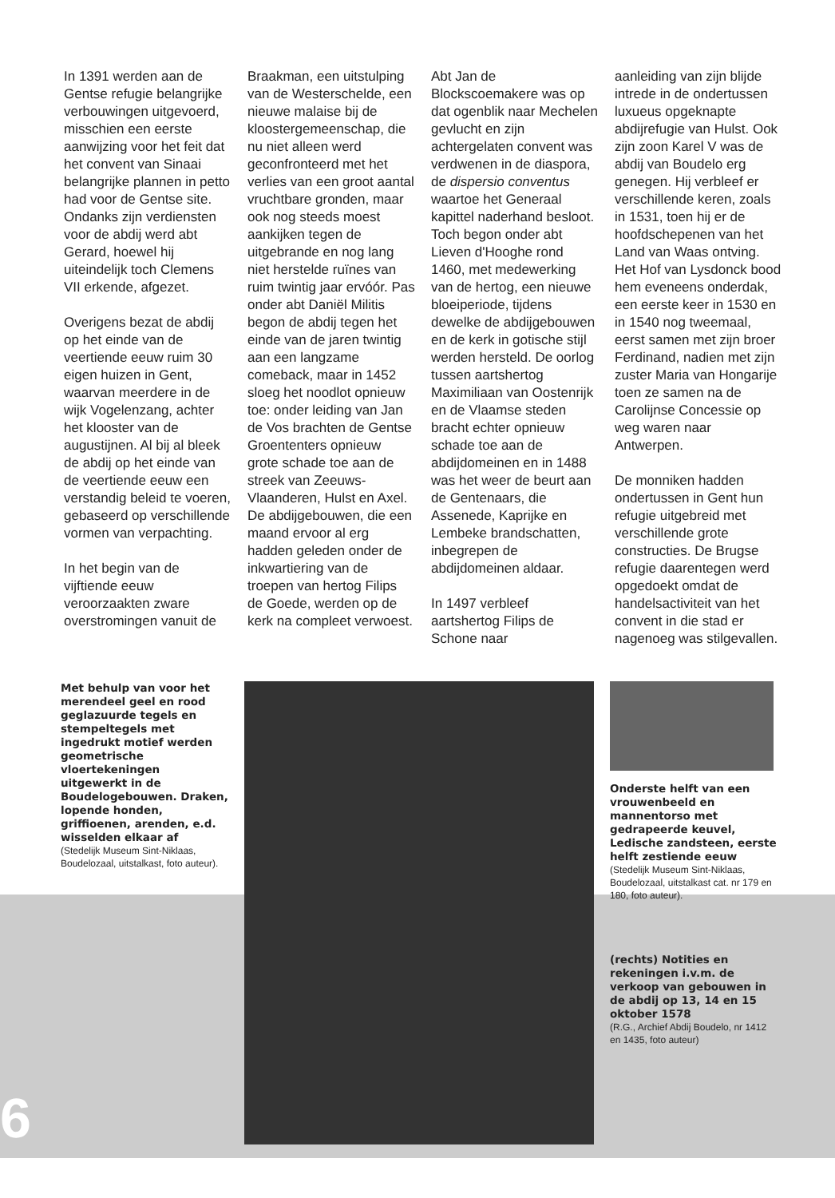In 1391 werden aan de Gentse refugie belangrijke verbouwingen uitgevoerd, misschien een eerste aanwijzing voor het feit dat het convent van Sinaai belangrijke plannen in petto had voor de Gentse site. Ondanks zijn verdiensten voor de abdij werd abt Gerard, hoewel hij uiteindelijk toch Clemens VII erkende, afgezet.
Overigens bezat de abdij op het einde van de veertiende eeuw ruim 30 eigen huizen in Gent, waarvan meerdere in de wijk Vogelenzang, achter het klooster van de augustijnen. Al bij al bleek de abdij op het einde van de veertiende eeuw een verstandig beleid te voeren, gebaseerd op verschillende vormen van verpachting.
In het begin van de vijftiende eeuw veroorzaakten zware overstromingen vanuit de
Braakman, een uitstulping van de Westerschelde, een nieuwe malaise bij de kloostergemeenschap, die nu niet alleen werd geconfronteerd met het verlies van een groot aantal vruchtbare gronden, maar ook nog steeds moest aankijken tegen de uitgebrande en nog lang niet herstelde ruïnes van ruim twintig jaar ervóór. Pas onder abt Daniël Militis begon de abdij tegen het einde van de jaren twintig aan een langzame comeback, maar in 1452 sloeg het noodlot opnieuw toe: onder leiding van Jan de Vos brachten de Gentse Groententers opnieuw grote schade toe aan de streek van Zeeuws-Vlaanderen, Hulst en Axel. De abdijgebouwen, die een maand ervoor al erg hadden geleden onder de inkwartiering van de troepen van hertog Filips de Goede, werden op de kerk na compleet verwoest.
Abt Jan de Blockscoemakere was op dat ogenblik naar Mechelen gevlucht en zijn achtergelaten convent was verdwenen in de diaspora, de dispersio conventus waartoe het Generaal kapittel naderhand besloot.
Toch begon onder abt Lieven d'Hooghe rond 1460, met medewerking van de hertog, een nieuwe bloeiperiode, tijdens dewelke de abdijgebouwen en de kerk in gotische stijl werden hersteld. De oorlog tussen aartshertog Maximiliaan van Oostenrijk en de Vlaamse steden bracht echter opnieuw schade toe aan de abdijdomeinen en in 1488 was het weer de beurt aan de Gentenaars, die Assenede, Kaprijke en Lembeke brandschatten, inbegrepen de abdijdomeinen aldaar.
In 1497 verbleef aartshertog Filips de Schone naar
aanleiding van zijn blijde intrede in de ondertussen luxueus opgeknapte abdijrefugie van Hulst. Ook zijn zoon Karel V was de abdij van Boudelo erg genegen. Hij verbleef er verschillende keren, zoals in 1531, toen hij er de hoofdschepenen van het Land van Waas ontving. Het Hof van Lysdonck bood hem eveneens onderdak, een eerste keer in 1530 en in 1540 nog tweemaal, eerst samen met zijn broer Ferdinand, nadien met zijn zuster Maria van Hongarije toen ze samen na de Carolijnse Concessie op weg waren naar Antwerpen.
De monniken hadden ondertussen in Gent hun refugie uitgebreid met verschillende grote constructies. De Brugse refugie daarentegen werd opgedoekt omdat de handelsactiviteit van het convent in die stad er nagenoeg was stilgevallen.
Met behulp van voor het merendeel geel en rood geglazuurde tegels en stempeltegels met ingedrukt motief werden geometrische vloertekeningen uitgewerkt in de Boudelogebouwen. Draken, lopende honden, griffioenen, arenden, e.d. wisselden elkaar af
(Stedelijk Museum Sint-Niklaas, Boudelozaal, uitstalkast, foto auteur).
Onderste helft van een vrouwenbeeld en mannentorso met gedrapeerde keuvel, Ledische zandsteen, eerste helft zestiende eeuw
(Stedelijk Museum Sint-Niklaas, Boudelozaal, uitstalkast cat. nr 179 en 180, foto auteur).
(rechts) Notities en rekeningen i.v.m. de verkoop van gebouwen in de abdij op 13, 14 en 15 oktober 1578
(R.G., Archief Abdij Boudelo, nr 1412 en 1435, foto auteur)
6